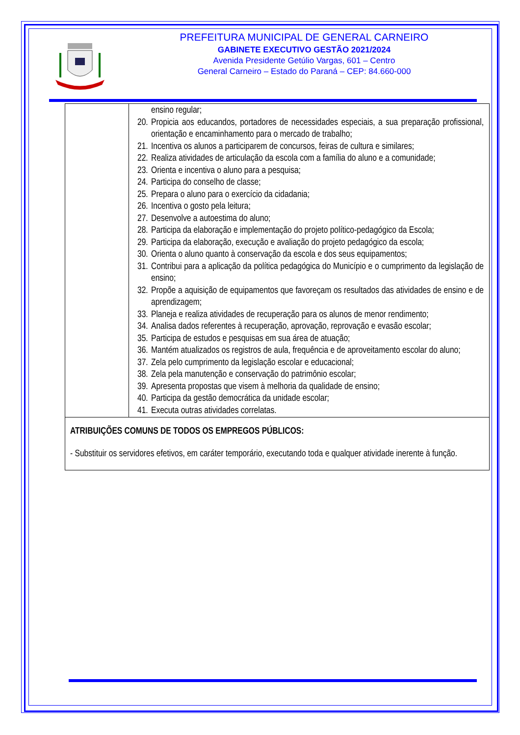PREFEITURA MUNICIPAL DE GENERAL CARNEIRO
GABINETE EXECUTIVO GESTÃO 2021/2024
Avenida Presidente Getúlio Vargas, 601 – Centro
General Carneiro – Estado do Paraná – CEP: 84.660-000
| | ensino regular; 20. Propicia aos educandos, portadores de necessidades especiais, a sua preparação profissional, orientação e encaminhamento para o mercado de trabalho; 21. Incentiva os alunos a participarem de concursos, feiras de cultura e similares; 22. Realiza atividades de articulação da escola com a família do aluno e a comunidade; 23. Orienta e incentiva o aluno para a pesquisa; 24. Participa do conselho de classe; 25. Prepara o aluno para o exercício da cidadania; 26. Incentiva o gosto pela leitura; 27. Desenvolve a autoestima do aluno; 28. Participa da elaboração e implementação do projeto político-pedagógico da Escola; 29. Participa da elaboração, execução e avaliação do projeto pedagógico da escola; 30. Orienta o aluno quanto à conservação da escola e dos seus equipamentos; 31. Contribui para a aplicação da política pedagógica do Município e o cumprimento da legislação de ensino; 32. Propõe a aquisição de equipamentos que favoreçam os resultados das atividades de ensino e de aprendizagem; 33. Planeja e realiza atividades de recuperação para os alunos de menor rendimento; 34. Analisa dados referentes à recuperação, aprovação, reprovação e evasão escolar; 35. Participa de estudos e pesquisas em sua área de atuação; 36. Mantém atualizados os registros de aula, frequência e de aproveitamento escolar do aluno; 37. Zela pelo cumprimento da legislação escolar e educacional; 38. Zela pela manutenção e conservação do patrimônio escolar; 39. Apresenta propostas que visem à melhoria da qualidade de ensino; 40. Participa da gestão democrática da unidade escolar; 41. Executa outras atividades correlatas. |
| ATRIBUIÇÕES COMUNS DE TODOS OS EMPREGOS PÚBLICOS: - Substituir os servidores efetivos, em caráter temporário, executando toda e qualquer atividade inerente à função. | |